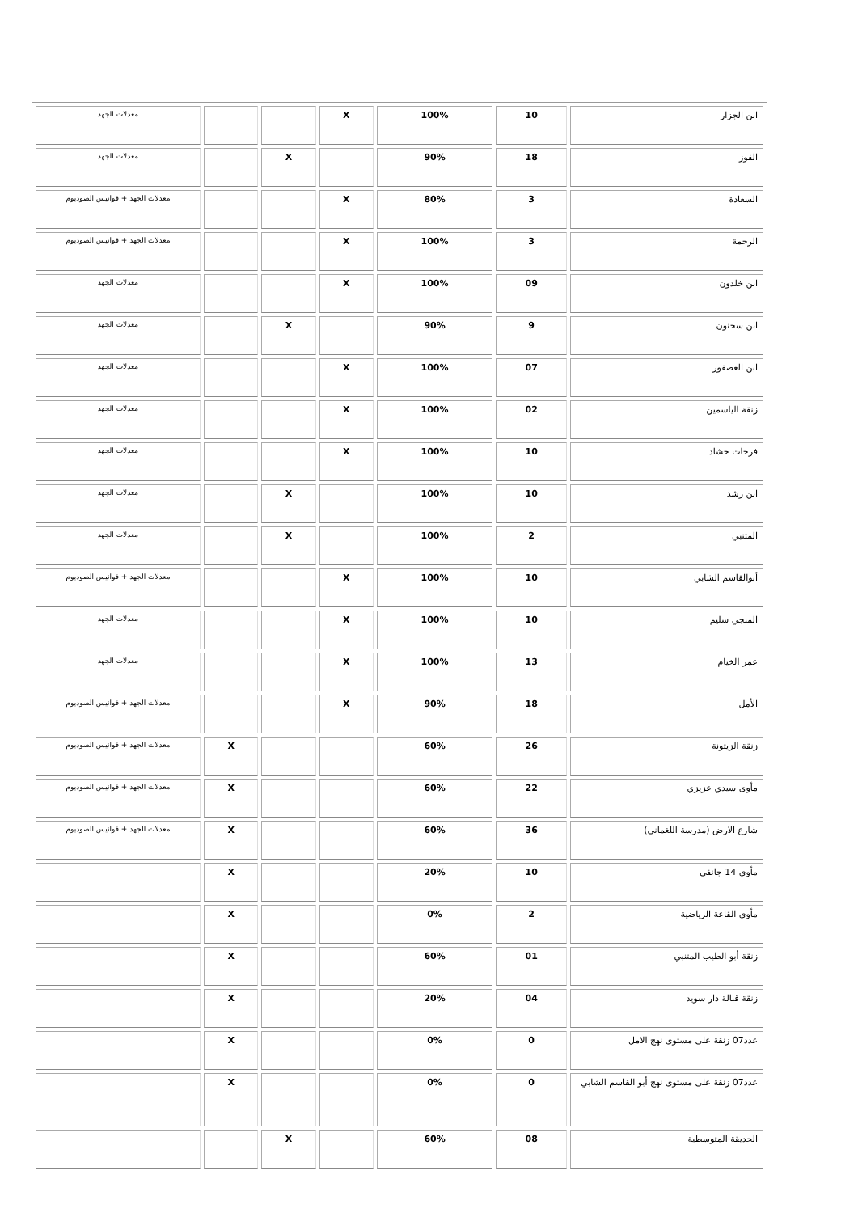| ابن الجزار | 10 | 100% | X | | | معدلات الجهد |
| الفوز | 18 | 90% | | X | | معدلات الجهد |
| السعادة | 3 | 80% | X | | | معدلات الجهد + فوانيس الصوديوم |
| الرحمة | 3 | 100% | X | | | معدلات الجهد + فوانيس الصوديوم |
| ابن خلدون | 09 | 100% | X | | | معدلات الجهد |
| ابن سحنون | 9 | 90% | | X | | معدلات الجهد |
| ابن العصفور | 07 | 100% | X | | | معدلات الجهد |
| زنقة الياسمين | 02 | 100% | X | | | معدلات الجهد |
| فرحات حشاد | 10 | 100% | X | | | معدلات الجهد |
| ابن رشد | 10 | 100% | | X | | معدلات الجهد |
| المتنبي | 2 | 100% | | X | | معدلات الجهد |
| أبوالقاسم الشابي | 10 | 100% | X | | | معدلات الجهد + فوانيس الصوديوم |
| المنجي سليم | 10 | 100% | X | | | معدلات الجهد |
| عمر الخيام | 13 | 100% | X | | | معدلات الجهد |
| الأمل | 18 | 90% | X | | | معدلات الجهد + فوانيس الصوديوم |
| زنقة الزيتونة | 26 | 60% | | | X | معدلات الجهد + فوانيس الصوديوم |
| مأوى سيدي عزيزي | 22 | 60% | | | X | معدلات الجهد + فوانيس الصوديوم |
| شارع الارض (مدرسة اللغماني) | 36 | 60% | | | X | معدلات الجهد + فوانيس الصوديوم |
| مأوى 14 جانفي | 10 | 20% | | | X | |
| مأوى القاعة الرياضية | 2 | 0% | | | X | |
| زنقة أبو الطيب المتنبي | 01 | 60% | | | X | |
| زنقة قبالة دار سويد | 04 | 20% | | | X | |
| عدد07 زنقة على مستوى نهج الامل | 0 | 0% | | | X | |
| عدد07 زنقة على مستوى نهج أبو القاسم الشابي | 0 | 0% | | | X | |
| الحديقة المتوسطية | 08 | 60% | | X | | |